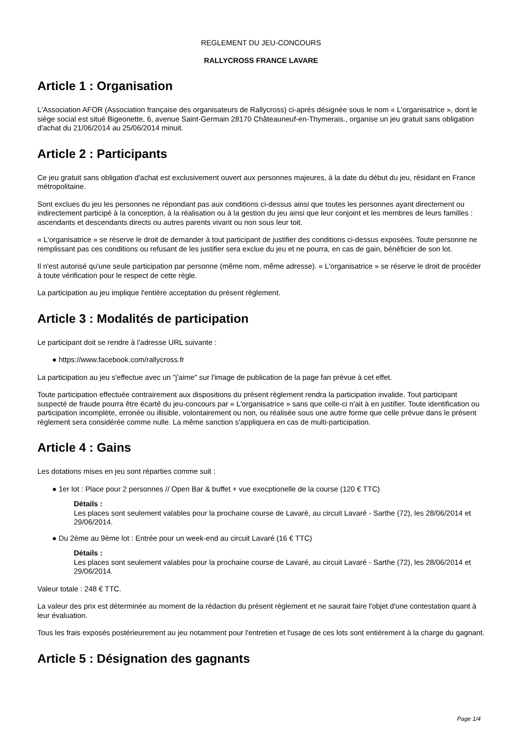REGLEMENT DU JEU-CONCOURS
RALLYCROSS FRANCE LAVARE
Article 1 : Organisation
L'Association AFOR (Association française des organisateurs de Rallycross) ci-après désignée sous le nom « L'organisatrice », dont le siège social est situé Bigeonette, 6, avenue Saint-Germain 28170 Châteauneuf-en-Thymerais., organise un jeu gratuit sans obligation d'achat du 21/06/2014 au 25/06/2014 minuit.
Article 2 : Participants
Ce jeu gratuit sans obligation d'achat est exclusivement ouvert aux personnes majeures, à la date du début du jeu, résidant en France métropolitaine.
Sont exclues du jeu les personnes ne répondant pas aux conditions ci-dessus ainsi que toutes les personnes ayant directement ou indirectement participé à la conception, à la réalisation ou à la gestion du jeu ainsi que leur conjoint et les membres de leurs familles : ascendants et descendants directs ou autres parents vivant ou non sous leur toit.
« L'organisatrice » se réserve le droit de demander à tout participant de justifier des conditions ci-dessus exposées. Toute personne ne remplissant pas ces conditions ou refusant de les justifier sera exclue du jeu et ne pourra, en cas de gain, bénéficier de son lot.
Il n'est autorisé qu'une seule participation par personne (même nom, même adresse). « L'organisatrice » se réserve le droit de procéder à toute vérification pour le respect de cette règle.
La participation au jeu implique l'entière acceptation du présent règlement.
Article 3 : Modalités de participation
Le participant doit se rendre à l'adresse URL suivante :
● https://www.facebook.com/rallycross.fr
La participation au jeu s'effectue avec un "j'aime" sur l'image de publication de la page fan prévue à cet effet.
Toute participation effectuée contrairement aux dispositions du présent règlement rendra la participation invalide. Tout participant suspecté de fraude pourra être écarté du jeu-concours par « L'organisatrice » sans que celle-ci n'ait à en justifier. Toute identification ou participation incomplète, erronée ou illisible, volontairement ou non, ou réalisée sous une autre forme que celle prévue dans le présent règlement sera considérée comme nulle. La même sanction s'appliquera en cas de multi-participation.
Article 4 : Gains
Les dotations mises en jeu sont réparties comme suit :
● 1er lot : Place pour 2 personnes // Open Bar & buffet + vue execptionelle de la course (120 € TTC)
Détails :
Les places sont seulement valables pour la prochaine course de Lavaré, au circuit Lavaré - Sarthe (72), les 28/06/2014 et 29/06/2014.
● Du 2ème au 9ème lot : Entrée pour un week-end au circuit Lavaré (16 € TTC)
Détails :
Les places sont seulement valables pour la prochaine course de Lavaré, au circuit Lavaré - Sarthe (72), les 28/06/2014 et 29/06/2014.
Valeur totale : 248 € TTC.
La valeur des prix est déterminée au moment de la rédaction du présent règlement et ne saurait faire l'objet d'une contestation quant à leur évaluation.
Tous les frais exposés postérieurement au jeu notamment pour l'entretien et l'usage de ces lots sont entièrement à la charge du gagnant.
Article 5 : Désignation des gagnants
Page 1/4